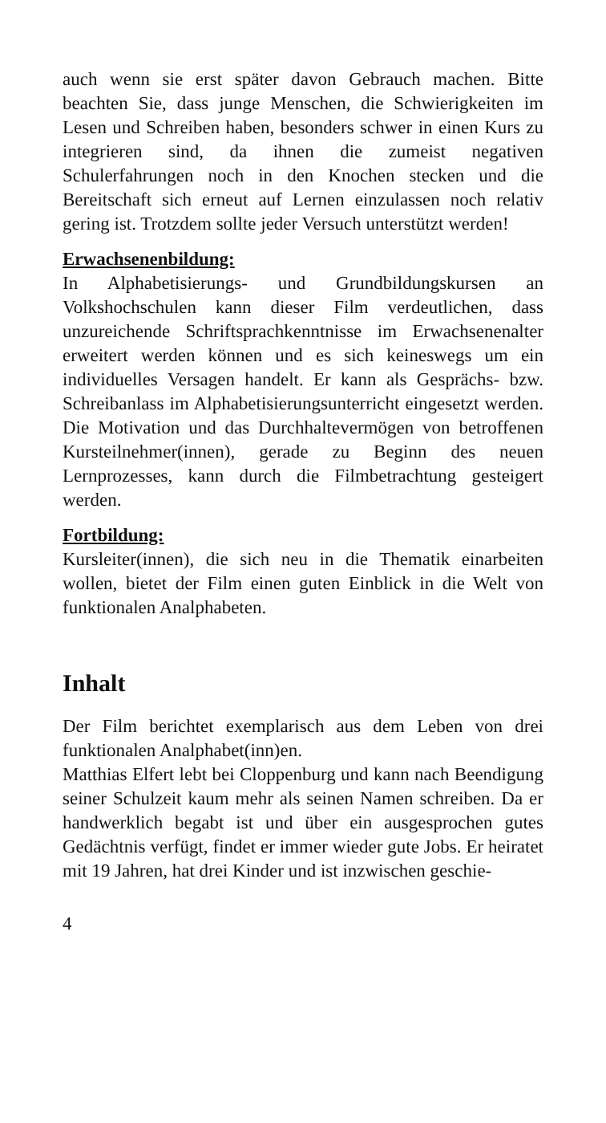auch wenn sie erst später davon Gebrauch machen. Bitte beachten Sie, dass junge Menschen, die Schwierigkeiten im Lesen und Schreiben haben, besonders schwer in einen Kurs zu integrieren sind, da ihnen die zumeist negativen Schulerfahrungen noch in den Knochen stecken und die Bereitschaft sich erneut auf Lernen einzulassen noch relativ gering ist. Trotzdem sollte jeder Versuch unterstützt werden!
Erwachsenenbildung:
In Alphabetisierungs- und Grundbildungskursen an Volkshochschulen kann dieser Film verdeutlichen, dass unzureichende Schriftsprachkenntnisse im Erwachsenenalter erweitert werden können und es sich keineswegs um ein individuelles Versagen handelt. Er kann als Gesprächs- bzw. Schreibanlass im Alphabetisierungsunterricht eingesetzt werden. Die Motivation und das Durchhaltevermögen von betroffenen Kursteilnehmer(innen), gerade zu Beginn des neuen Lernprozesses, kann durch die Filmbetrachtung gesteigert werden.
Fortbildung:
Kursleiter(innen), die sich neu in die Thematik einarbeiten wollen, bietet der Film einen guten Einblick in die Welt von funktionalen Analphabeten.
Inhalt
Der Film berichtet exemplarisch aus dem Leben von drei funktionalen Analphabet(inn)en.
Matthias Elfert lebt bei Cloppenburg und kann nach Beendigung seiner Schulzeit kaum mehr als seinen Namen schreiben. Da er handwerklich begabt ist und über ein ausgesprochen gutes Gedächtnis verfügt, findet er immer wieder gute Jobs. Er heiratet mit 19 Jahren, hat drei Kinder und ist inzwischen geschie-
4